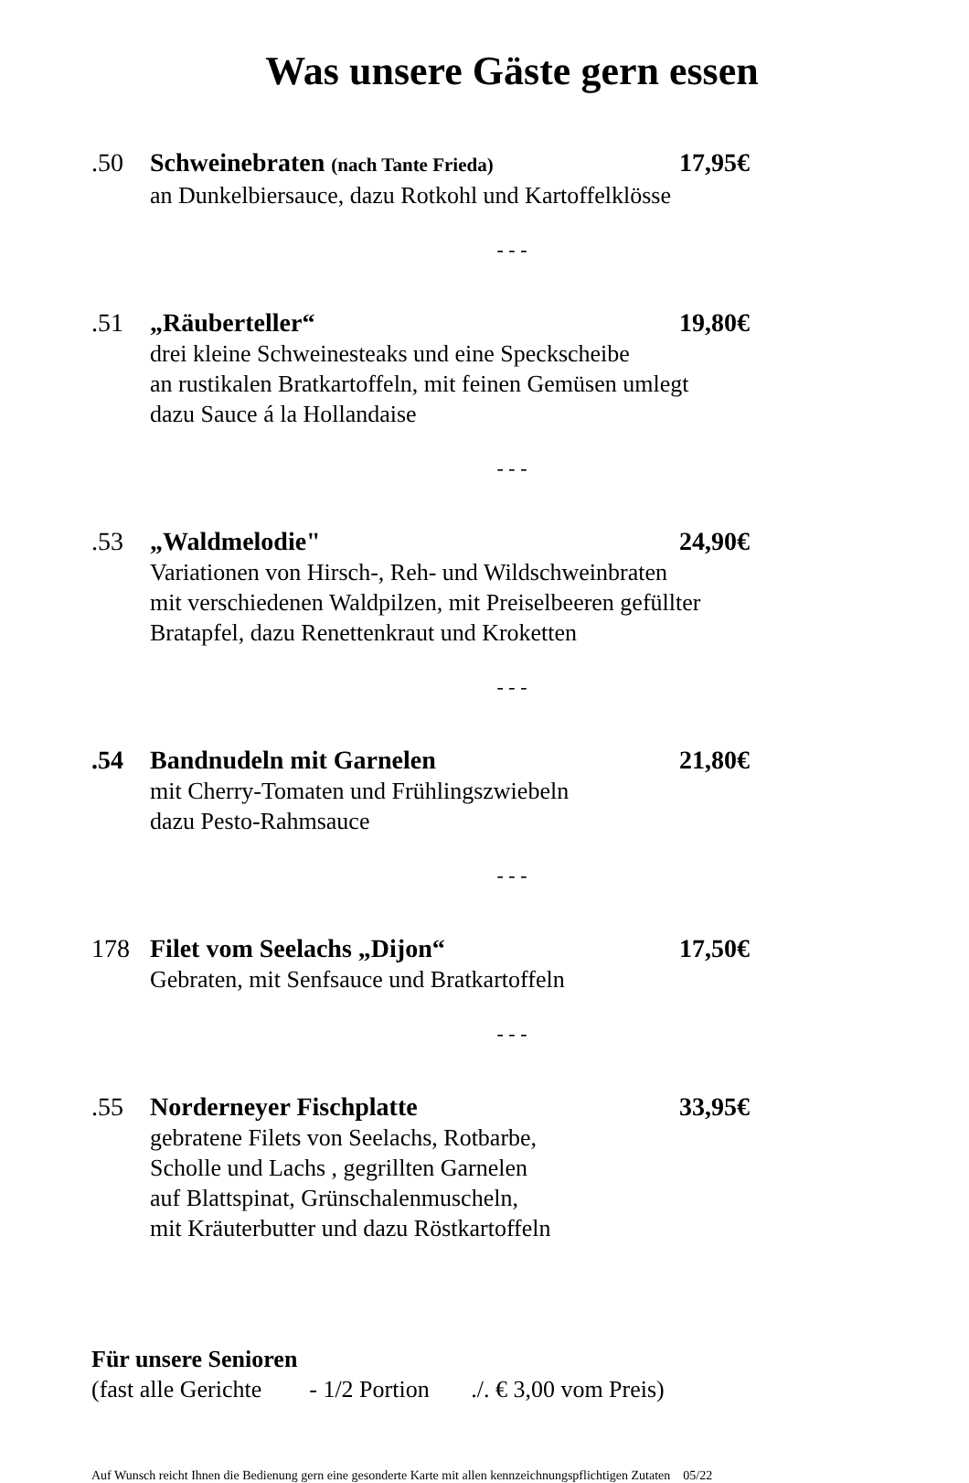Was unsere Gäste gern essen
.50 Schweinebraten (nach Tante Frieda) 17,95€
an Dunkelbiersauce, dazu Rotkohl und Kartoffelklösse
- - -
.51 „Räuberteller“19,80€
drei kleine Schweinesteaks und eine Speckscheibe
an rustikalen Bratkartoffeln, mit feinen Gemüsen umlegt
dazu Sauce á la Hollandaise
- - -
.53 „Waldmelodie" 24,90€
Variationen von Hirsch-, Reh- und Wildschweinbraten
mit verschiedenen Waldpilzen, mit Preiselbeeren gefüllter
Bratapfel, dazu Renettenkraut und Kroketten
- - -
.54 Bandnudeln mit Garnelen 21,80€
mit Cherry-Tomaten und Frühlingszwiebeln
dazu Pesto-Rahmsauce
- - -
178 Filet vom Seelachs „Dijon“17,50€
Gebraten, mit Senfsauce und Bratkartoffeln
- - -
.55 Norderneyer Fischplatte 33,95€
gebratene Filets von Seelachs, Rotbarbe,
Scholle und Lachs , gegrillten Garnelen
auf Blattspinat, Grünschalenmuscheln,
mit Kräuterbutter und dazu Röstkartoffeln
Für unsere Senioren
(fast alle Gerichte - 1/2 Portion ./. € 3,00 vom Preis)
Auf Wunsch reicht Ihnen die Bedienung gern eine gesonderte Karte mit allen kennzeichnungspflichtigen Zutaten 05/22